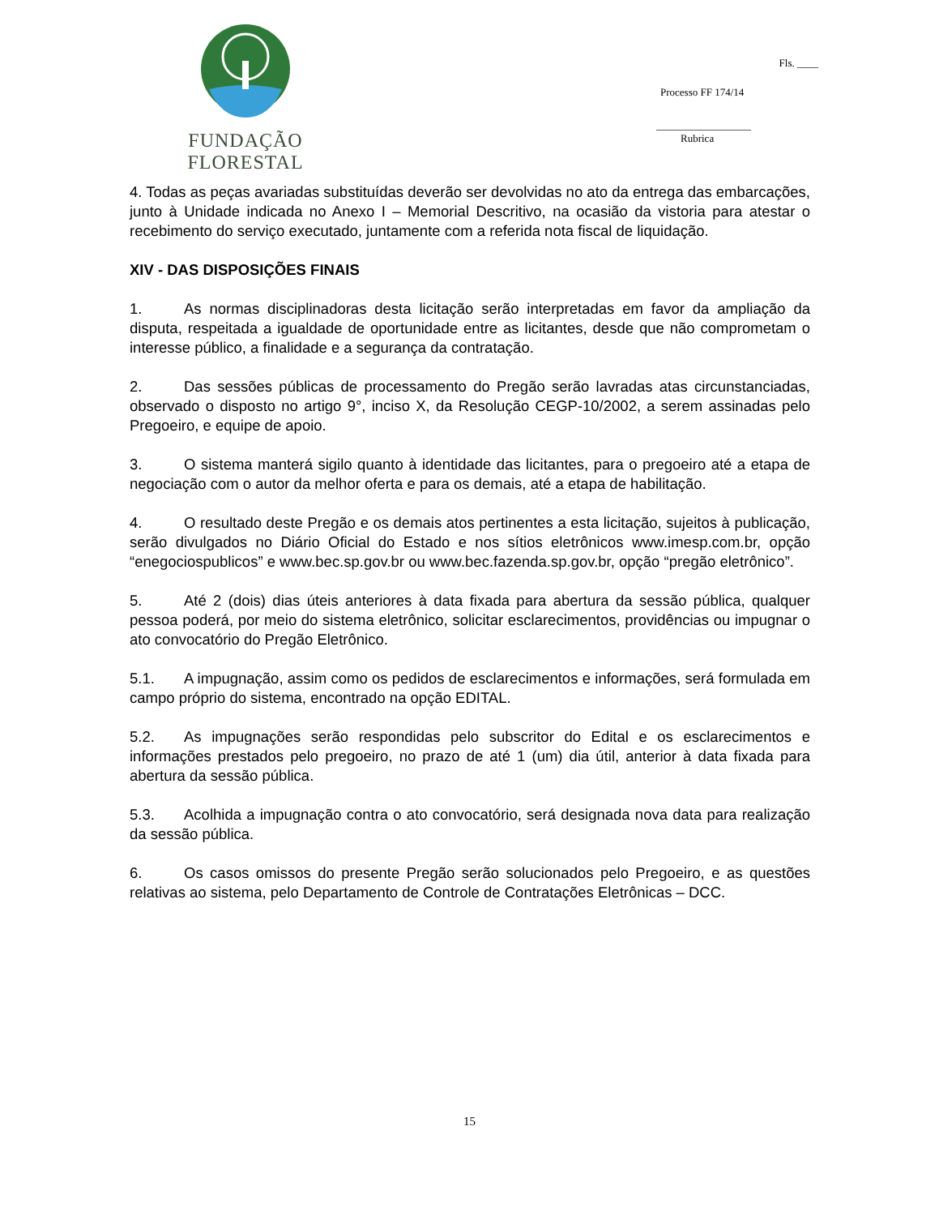FUNDAÇÃO FLORESTAL
Fls. ____
Processo FF 174/14
__________________
Rubrica
4. Todas as peças avariadas substituídas deverão ser devolvidas no ato da entrega das embarcações, junto à Unidade indicada no Anexo I – Memorial Descritivo, na ocasião da vistoria para atestar o recebimento do serviço executado, juntamente com a referida nota fiscal de liquidação.
XIV - DAS DISPOSIÇÕES FINAIS
1. As normas disciplinadoras desta licitação serão interpretadas em favor da ampliação da disputa, respeitada a igualdade de oportunidade entre as licitantes, desde que não comprometam o interesse público, a finalidade e a segurança da contratação.
2. Das sessões públicas de processamento do Pregão serão lavradas atas circunstanciadas, observado o disposto no artigo 9°, inciso X, da Resolução CEGP-10/2002, a serem assinadas pelo Pregoeiro, e equipe de apoio.
3. O sistema manterá sigilo quanto à identidade das licitantes, para o pregoeiro até a etapa de negociação com o autor da melhor oferta e para os demais, até a etapa de habilitação.
4. O resultado deste Pregão e os demais atos pertinentes a esta licitação, sujeitos à publicação, serão divulgados no Diário Oficial do Estado e nos sítios eletrônicos www.imesp.com.br, opção “enegociospublicos” e www.bec.sp.gov.br ou www.bec.fazenda.sp.gov.br, opção “pregão eletrônico”.
5. Até 2 (dois) dias úteis anteriores à data fixada para abertura da sessão pública, qualquer pessoa poderá, por meio do sistema eletrônico, solicitar esclarecimentos, providências ou impugnar o ato convocatório do Pregão Eletrônico.
5.1. A impugnação, assim como os pedidos de esclarecimentos e informações, será formulada em campo próprio do sistema, encontrado na opção EDITAL.
5.2. As impugnações serão respondidas pelo subscritor do Edital e os esclarecimentos e informações prestados pelo pregoeiro, no prazo de até 1 (um) dia útil, anterior à data fixada para abertura da sessão pública.
5.3. Acolhida a impugnação contra o ato convocatório, será designada nova data para realização da sessão pública.
6. Os casos omissos do presente Pregão serão solucionados pelo Pregoeiro, e as questões relativas ao sistema, pelo Departamento de Controle de Contratações Eletrônicas – DCC.
15